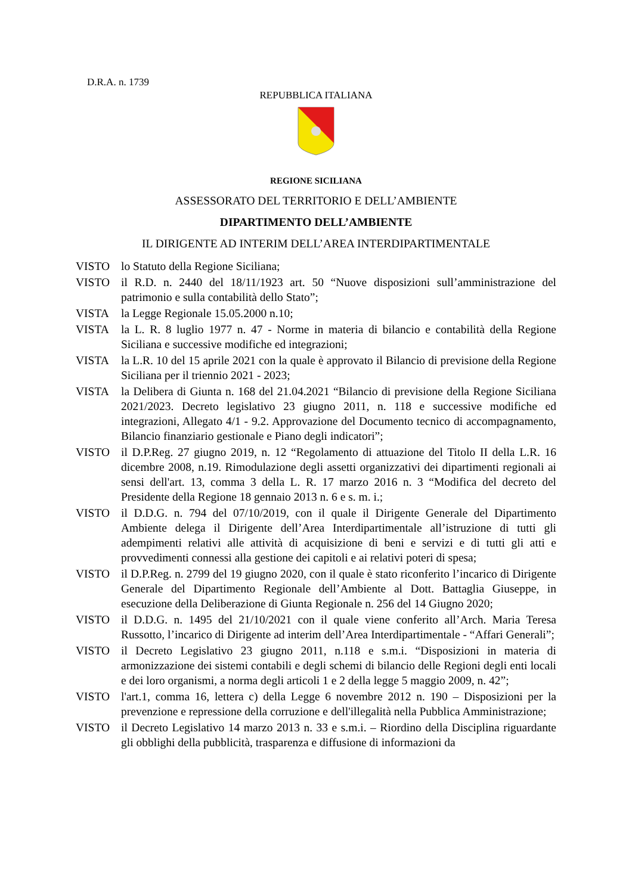D.R.A. n. 1739
REPUBBLICA ITALIANA
REGIONE SICILIANA
ASSESSORATO DEL TERRITORIO E DELL’AMBIENTE
DIPARTIMENTO DELL’AMBIENTE
IL DIRIGENTE AD INTERIM DELL’AREA INTERDIPARTIMENTALE
VISTO lo Statuto della Regione Siciliana;
VISTO il R.D. n. 2440 del 18/11/1923 art. 50 “Nuove disposizioni sull’amministrazione del patrimonio e sulla contabilità dello Stato”;
VISTA la Legge Regionale 15.05.2000 n.10;
VISTA la L. R. 8 luglio 1977 n. 47 - Norme in materia di bilancio e contabilità della Regione Siciliana e successive modifiche ed integrazioni;
VISTA la L.R. 10 del 15 aprile 2021 con la quale è approvato il Bilancio di previsione della Regione Siciliana per il triennio 2021 - 2023;
VISTA la Delibera di Giunta n. 168 del 21.04.2021 “Bilancio di previsione della Regione Siciliana 2021/2023. Decreto legislativo 23 giugno 2011, n. 118 e successive modifiche ed integrazioni, Allegato 4/1 - 9.2. Approvazione del Documento tecnico di accompagnamento, Bilancio finanziario gestionale e Piano degli indicatori”;
VISTO il D.P.Reg. 27 giugno 2019, n. 12 “Regolamento di attuazione del Titolo II della L.R. 16 dicembre 2008, n.19. Rimodulazione degli assetti organizzativi dei dipartimenti regionali ai sensi dell'art. 13, comma 3 della L. R. 17 marzo 2016 n. 3 “Modifica del decreto del Presidente della Regione 18 gennaio 2013 n. 6 e s. m. i.;
VISTO il D.D.G. n. 794 del 07/10/2019, con il quale il Dirigente Generale del Dipartimento Ambiente delega il Dirigente dell’Area Interdipartimentale all’istruzione di tutti gli adempimenti relativi alle attività di acquisizione di beni e servizi e di tutti gli atti e provvedimenti connessi alla gestione dei capitoli e ai relativi poteri di spesa;
VISTO il D.P.Reg. n. 2799 del 19 giugno 2020, con il quale è stato riconferito l’incarico di Dirigente Generale del Dipartimento Regionale dell’Ambiente al Dott. Battaglia Giuseppe, in esecuzione della Deliberazione di Giunta Regionale n. 256 del 14 Giugno 2020;
VISTO il D.D.G. n. 1495 del 21/10/2021 con il quale viene conferito all’Arch. Maria Teresa Russotto, l’incarico di Dirigente ad interim dell’Area Interdipartimentale - “Affari Generali”;
VISTO il Decreto Legislativo 23 giugno 2011, n.118 e s.m.i. “Disposizioni in materia di armonizzazione dei sistemi contabili e degli schemi di bilancio delle Regioni degli enti locali e dei loro organismi, a norma degli articoli 1 e 2 della legge 5 maggio 2009, n. 42”;
VISTO l'art.1, comma 16, lettera c) della Legge 6 novembre 2012 n. 190 – Disposizioni per la prevenzione e repressione della corruzione e dell'illegalità nella Pubblica Amministrazione;
VISTO il Decreto Legislativo 14 marzo 2013 n. 33 e s.m.i. – Riordino della Disciplina riguardante gli obblighi della pubblicità, trasparenza e diffusione di informazioni da